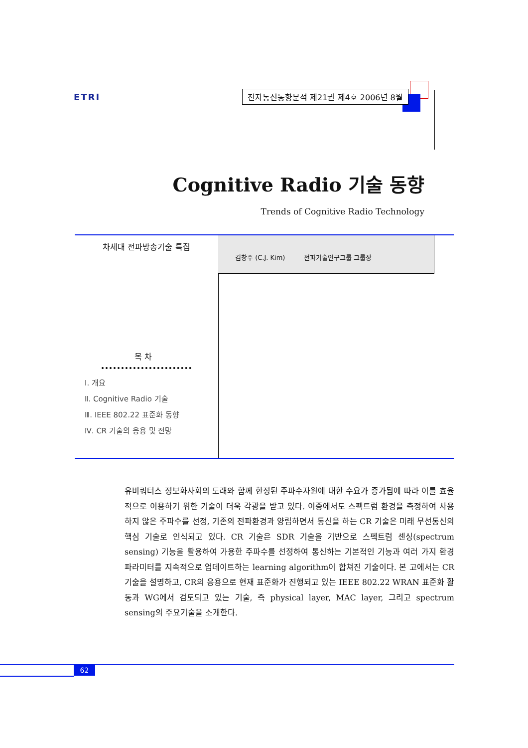ETRI
전자통신동향분석 제21권 제4호 2006년 8월
Cognitive Radio 기술 동향
Trends of Cognitive Radio Technology
차세대 전파방송기술 특집
목 차
Ⅰ. 개요
Ⅱ. Cognitive Radio 기술
Ⅲ. IEEE 802.22 표준화 동향
Ⅳ. CR 기술의 응용 및 전망
김창주 (C.J. Kim) 전파기술연구그룹 그룹장
유비쿼터스 정보화사회의 도래와 함께 한정된 주파수자원에 대한 수요가 증가됨에 따라 이를 효율적으로 이용하기 위한 기술이 더욱 각광을 받고 있다. 이중에서도 스펙트럼 환경을 측정하여 사용하지 않은 주파수를 선정, 기존의 전파환경과 양립하면서 통신을 하는 CR 기술은 미래 무선통신의 핵심 기술로 인식되고 있다. CR 기술은 SDR 기술을 기반으로 스펙트럼 센싱(spectrum sensing) 기능을 활용하여 가용한 주파수를 선정하여 통신하는 기본적인 기능과 여러 가지 환경 파라미터를 지속적으로 업데이트하는 learning algorithm이 합쳐진 기술이다. 본 고에서는 CR 기술을 설명하고, CR의 응용으로 현재 표준화가 진행되고 있는 IEEE 802.22 WRAN 표준화 활동과 WG에서 검토되고 있는 기술, 즉 physical layer, MAC layer, 그리고 spectrum sensing의 주요기술을 소개한다.
62